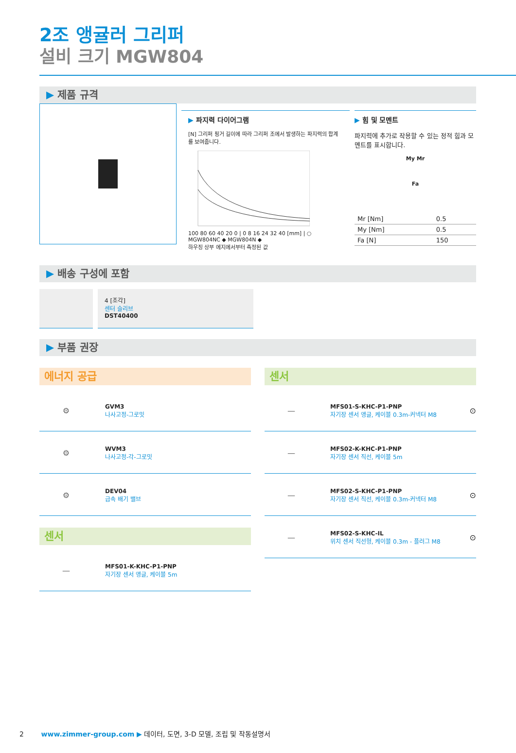2조 앵귤러 그리퍼
설비 크기 MGW804
▶ 제품 규격
▶ 파지력 다이어그램
[N] 그리퍼 핑거 길이에 따라 그리퍼 조에서 발생하는 파지력의 합계를 보여줍니다.
100 80 60 40 20 0 | 0 8 16 24 32 40 [mm] | ○ MGW804NC ◆ MGW804N ◆
하우징 상부 에지에서부터 측정된 값
▶ 힘 및 모멘트
파지력에 추가로 작용할 수 있는 정적 힘과 모멘트를 표시합니다.
My Mr
Fa
| Mr [Nm] | 0.5 |
| My [Nm] | 0.5 |
| Fa [N] | 150 |
▶ 배송 구성에 포함
4 [조각]
센터 슬리브
DST40400
▶ 부품 권장
에너지 공급
⚙
GVM3
나사고정-그로밋
⚙
WVM3
나사고정-각-그로밋
⚙
DEV04
급속 배기 밸브
센서
—
MFS01-K-KHC-P1-PNP
자기장 센서 앵글, 케이블 5m
센서
—
MFS01-S-KHC-P1-PNP
자기장 센서 앵글, 케이블 0.3m-커넥터 M8
⊙
—
MFS02-K-KHC-P1-PNP
자기장 센서 직선, 케이블 5m
—
MFS02-S-KHC-P1-PNP
자기장 센서 직선, 케이블 0.3m-커넥터 M8
⊙
—
MFS02-S-KHC-IL
위치 센서 직선형, 케이블 0.3m - 플러그 M8
⊙
2 www.zimmer-group.com ▶ 데이터, 도면, 3-D 모델, 조립 및 작동설명서